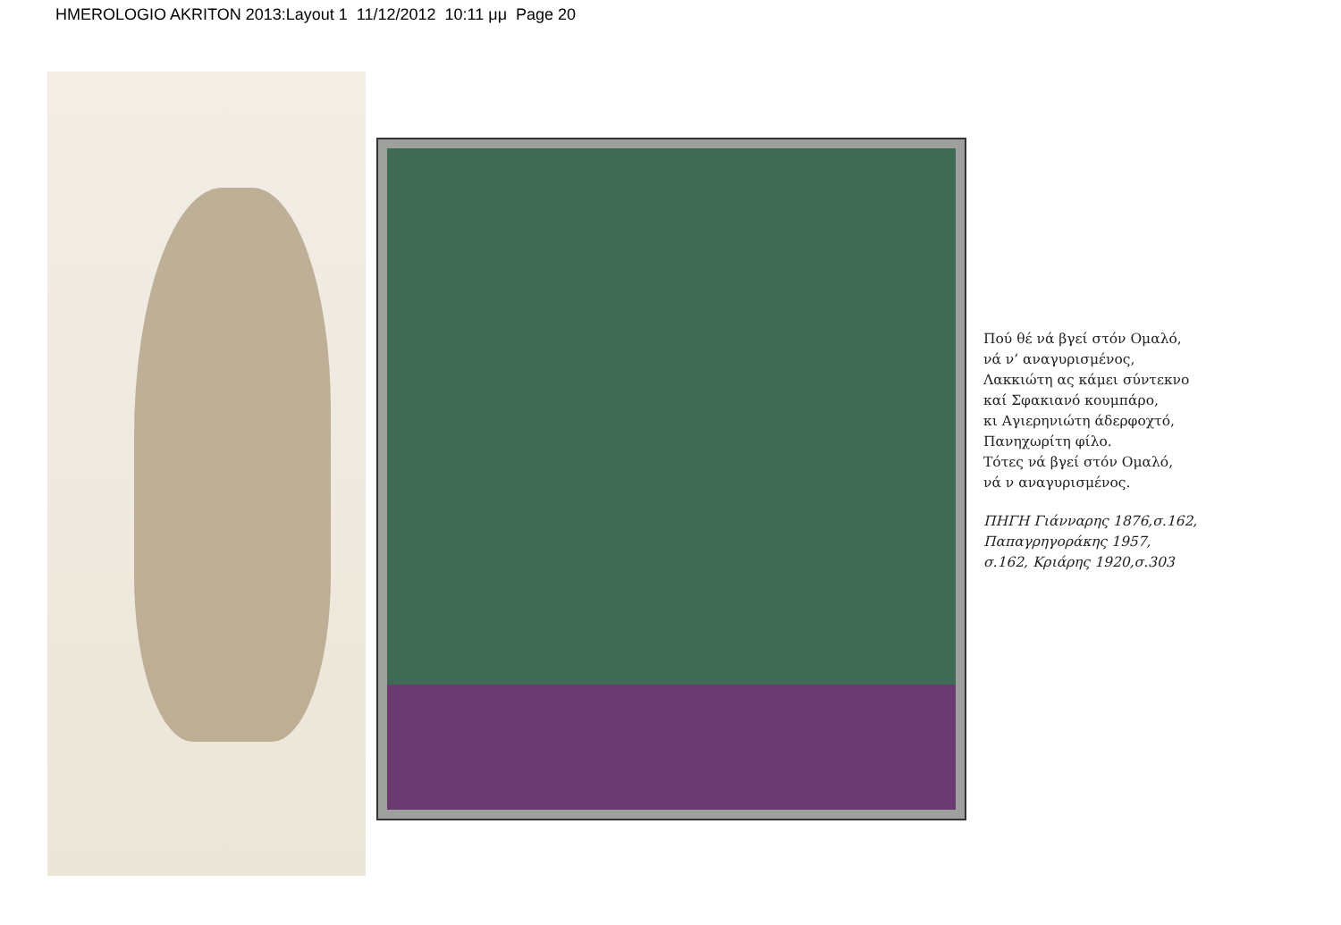HMEROLOGIO AKRITON 2013:Layout 1 11/12/2012 10:11 μμ Page 20
Πού θέ νά βγεί στόν Ομαλό,
νά ν’ αναγυρισμένος,
Λακκιώτη ας κάμει σύντεκνο
καί Σφακιανό κουμπάρο,
κι Αγιερηνιώτη άδερφοχτό,
Πανηχωρίτη φίλο.
Τότες νά βγεί στόν Ομαλό,
νά ν αναγυρισμένος.
ΠΗΓΗ Γιάνναρης 1876,σ.162,
Παπαγρηγοράκης 1957,
σ.162, Κριάρης 1920,σ.303